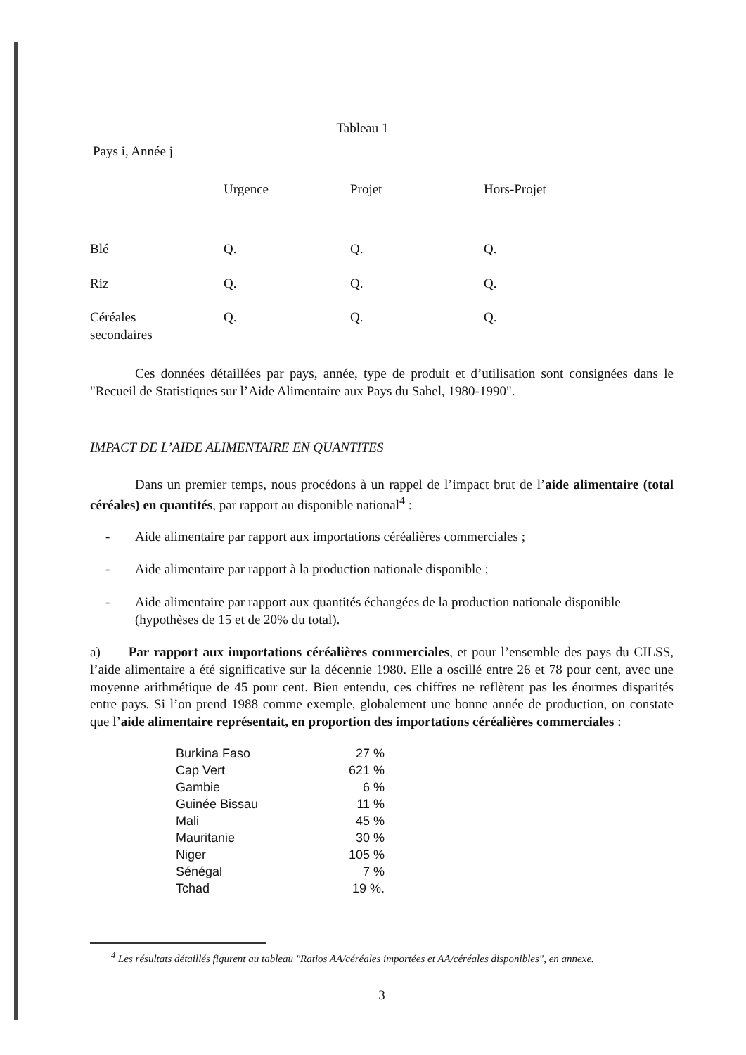Tableau 1
Pays i, Année j
| | Urgence | Projet | Hors-Projet |
| --- | --- | --- | --- |
| Blé | Q. | Q. | Q. |
| Riz | Q. | Q. | Q. |
| Céréales secondaires | Q. | Q. | Q. |
Ces données détaillées par pays, année, type de produit et d’utilisation sont consignées dans le "Recueil de Statistiques sur l’Aide Alimentaire aux Pays du Sahel, 1980-1990".
IMPACT DE L’AIDE ALIMENTAIRE EN QUANTITES
Dans un premier temps, nous procédons à un rappel de l’impact brut de l’aide alimentaire (total céréales) en quantités, par rapport au disponible national<sup>4</sup> :
- Aide alimentaire par rapport aux importations céréalières commerciales ;
- Aide alimentaire par rapport à la production nationale disponible ;
- Aide alimentaire par rapport aux quantités échangées de la production nationale disponible (hypothèses de 15 et de 20% du total).
a) Par rapport aux importations céréalières commerciales, et pour l’ensemble des pays du CILSS, l’aide alimentaire a été significative sur la décennie 1980. Elle a oscillé entre 26 et 78 pour cent, avec une moyenne arithmétique de 45 pour cent. Bien entendu, ces chiffres ne reflètent pas les énormes disparités entre pays. Si l’on prend 1988 comme exemple, globalement une bonne année de production, on constate que l’aide alimentaire représentait, en proportion des importations céréalières commerciales :
| Burkina Faso | 27 % |
| Cap Vert | 621 % |
| Gambie | 6 % |
| Guinée Bissau | 11 % |
| Mali | 45 % |
| Mauritanie | 30 % |
| Niger | 105 % |
| Sénégal | 7 % |
| Tchad | 19 %. |
<sup>4</sup> Les résultats détaillés figurent au tableau "Ratios AA/céréales importées et AA/céréales disponibles", en annexe.
3